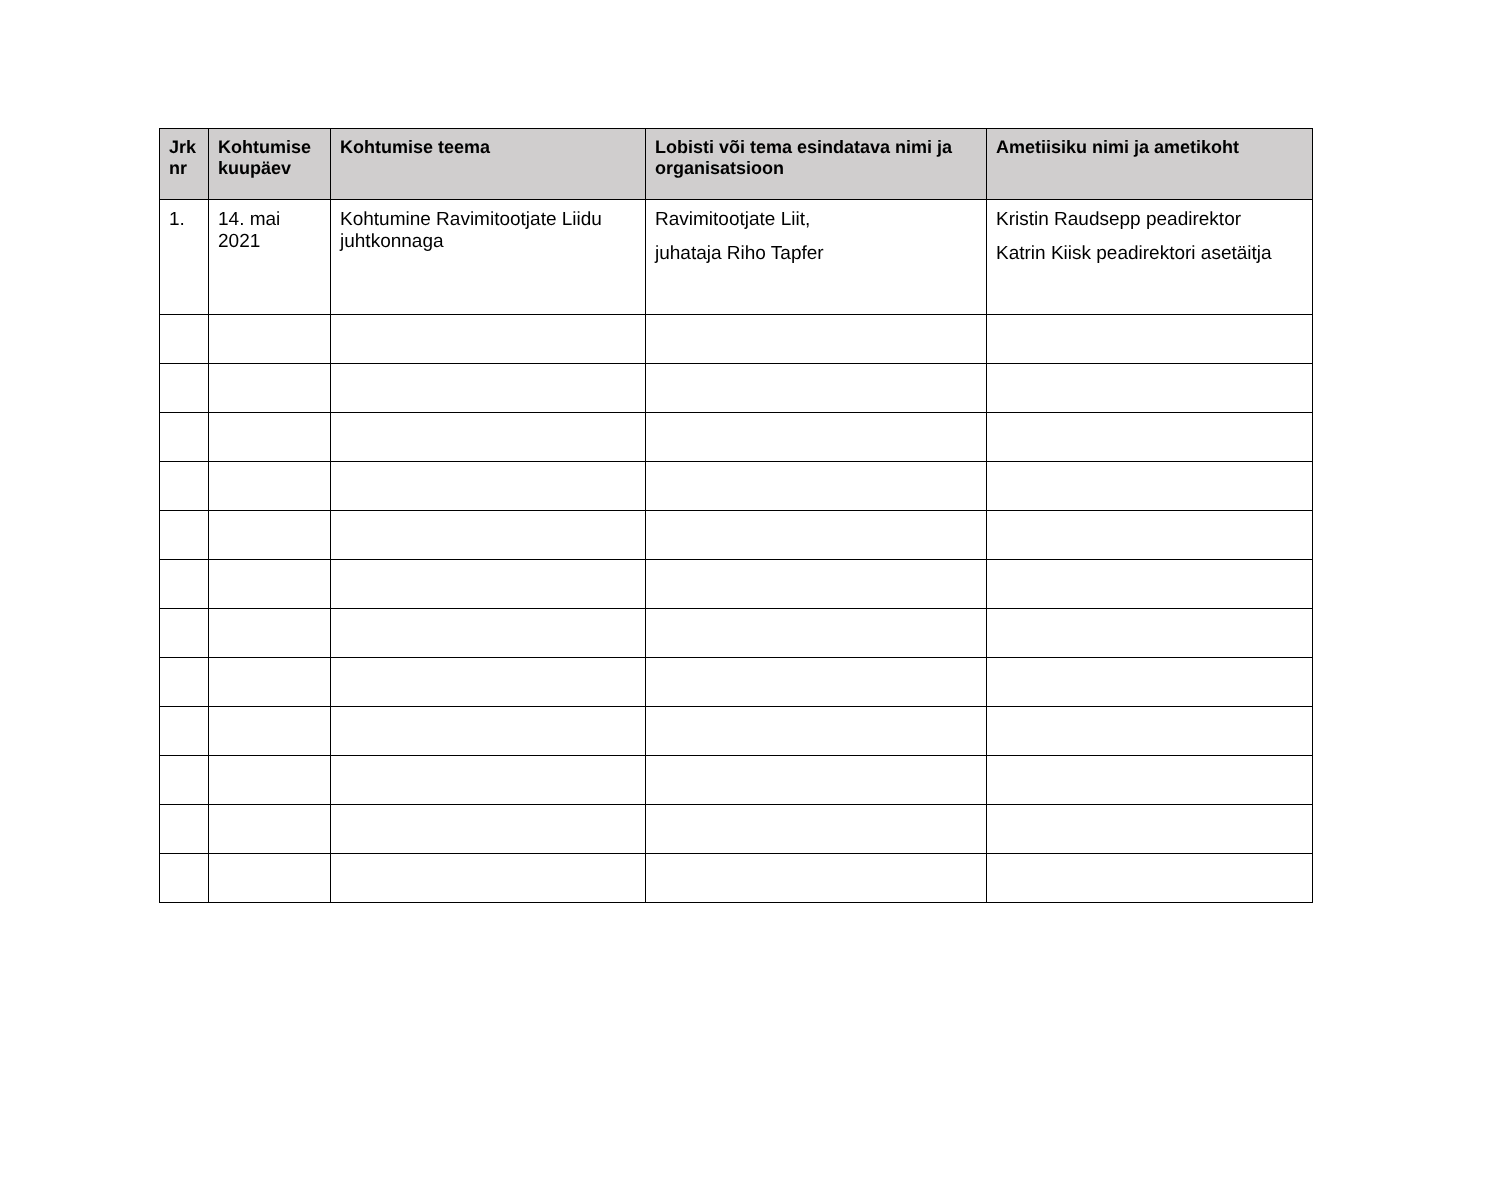| Jrk nr | Kohtumise kuupäev | Kohtumise teema | Lobisti või tema esindatava nimi ja organisatsioon | Ametiisiku nimi ja ametikoht |
| --- | --- | --- | --- | --- |
| 1. | 14. mai 2021 | Kohtumine Ravimitootjate Liidu juhtkonnaga | Ravimitootjate Liit, juhataja Riho Tapfer | Kristin Raudsepp peadirektor Katrin Kiisk peadirektori asetäitja |